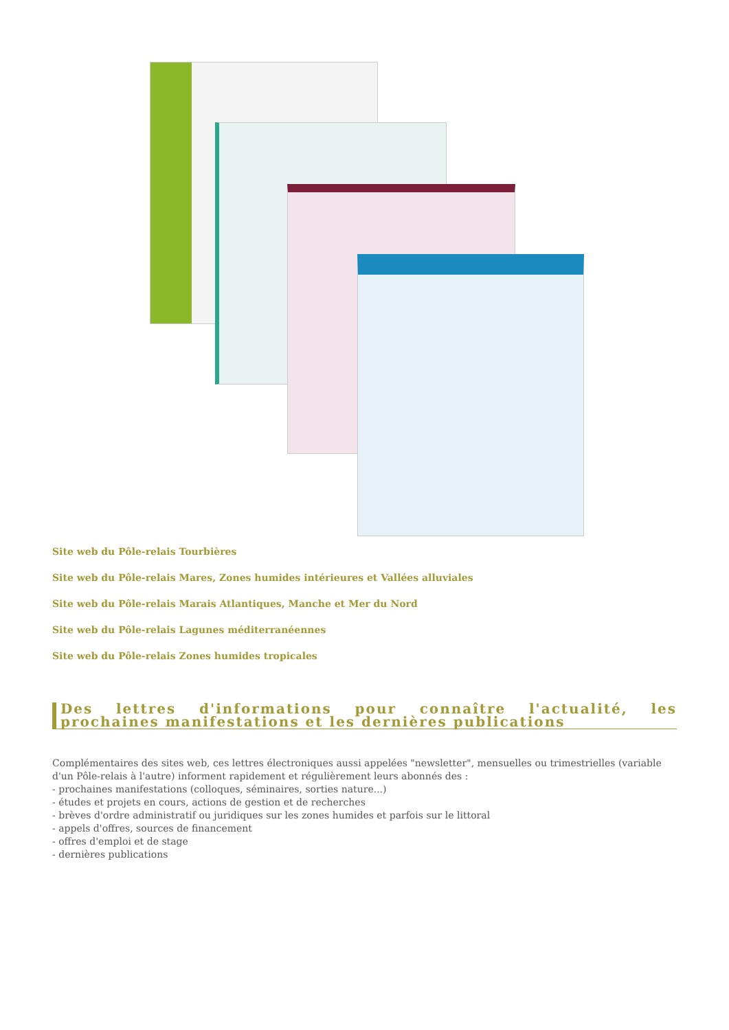Site web du Pôle-relais Tourbières
Site web du Pôle-relais Mares, Zones humides intérieures et Vallées alluviales
Site web du Pôle-relais Marais Atlantiques, Manche et Mer du Nord
Site web du Pôle-relais Lagunes méditerranéennes
Site web du Pôle-relais Zones humides tropicales
Des lettres d'informations pour connaître l'actualité, les prochaines manifestations et les dernières publications
Complémentaires des sites web, ces lettres électroniques aussi appelées "newsletter", mensuelles ou trimestrielles (variable d'un Pôle-relais à l'autre) informent rapidement et régulièrement leurs abonnés des :
- prochaines manifestations (colloques, séminaires, sorties nature...)
- études et projets en cours, actions de gestion et de recherches
- brèves d'ordre administratif ou juridiques sur les zones humides et parfois sur le littoral
- appels d'offres, sources de financement
- offres d'emploi et de stage
- dernières publications